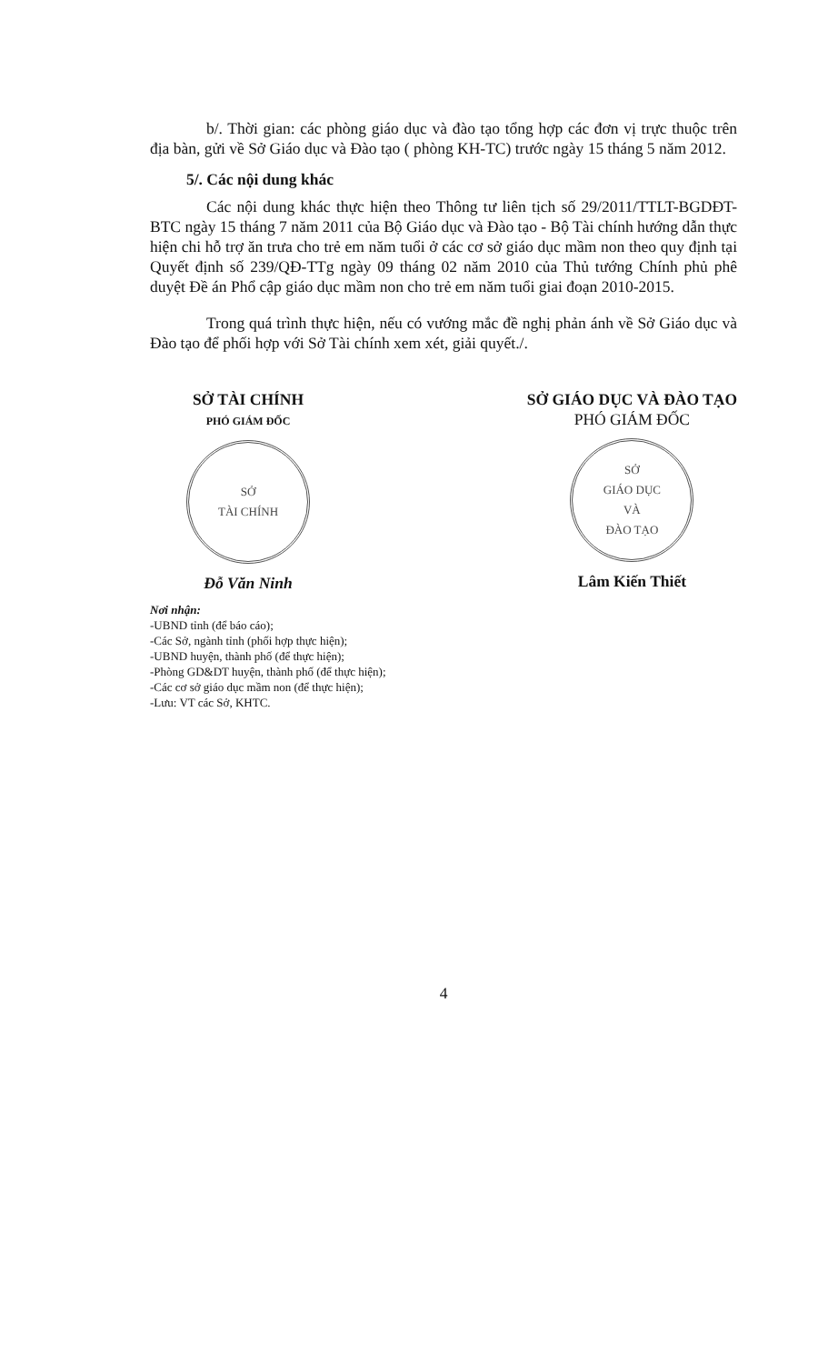b/. Thời gian: các phòng giáo dục và đào tạo tổng hợp các đơn vị trực thuộc trên địa bàn, gửi về Sở Giáo dục và Đào tạo ( phòng KH-TC) trước ngày 15 tháng 5 năm 2012.
5/. Các nội dung khác
Các nội dung khác thực hiện theo Thông tư liên tịch số 29/2011/TTLT-BGDĐT-BTC ngày 15 tháng 7 năm 2011 của Bộ Giáo dục và Đào tạo - Bộ Tài chính hướng dẫn thực hiện chi hỗ trợ ăn trưa cho trẻ em năm tuổi ở các cơ sở giáo dục mầm non theo quy định tại Quyết định số 239/QĐ-TTg ngày 09 tháng 02 năm 2010 của Thủ tướng Chính phủ phê duyệt Đề án Phổ cập giáo dục mầm non cho trẻ em năm tuổi giai đoạn 2010-2015.
Trong quá trình thực hiện, nếu có vướng mắc đề nghị phản ánh về Sở Giáo dục và Đào tạo để phối hợp với Sở Tài chính xem xét, giải quyết./.
SỞ TÀI CHÍNH
PHÓ GIÁM ĐỐC
SỞ
TÀI CHÍNH
Đỗ Văn Ninh
SỞ GIÁO DỤC VÀ ĐÀO TẠO
PHÓ GIÁM ĐỐC
SỞ
GIÁO DỤC
VÀ
ĐÀO TẠO
Lâm Kiến Thiết
Nơi nhận:
-UBND tỉnh (để báo cáo);
-Các Sở, ngành tỉnh (phối hợp thực hiện);
-UBND huyện, thành phố (để thực hiện);
-Phòng GD&DT huyện, thành phố (để thực hiện);
-Các cơ sở giáo dục mầm non (để thực hiện);
-Lưu: VT các Sở, KHTC.
4